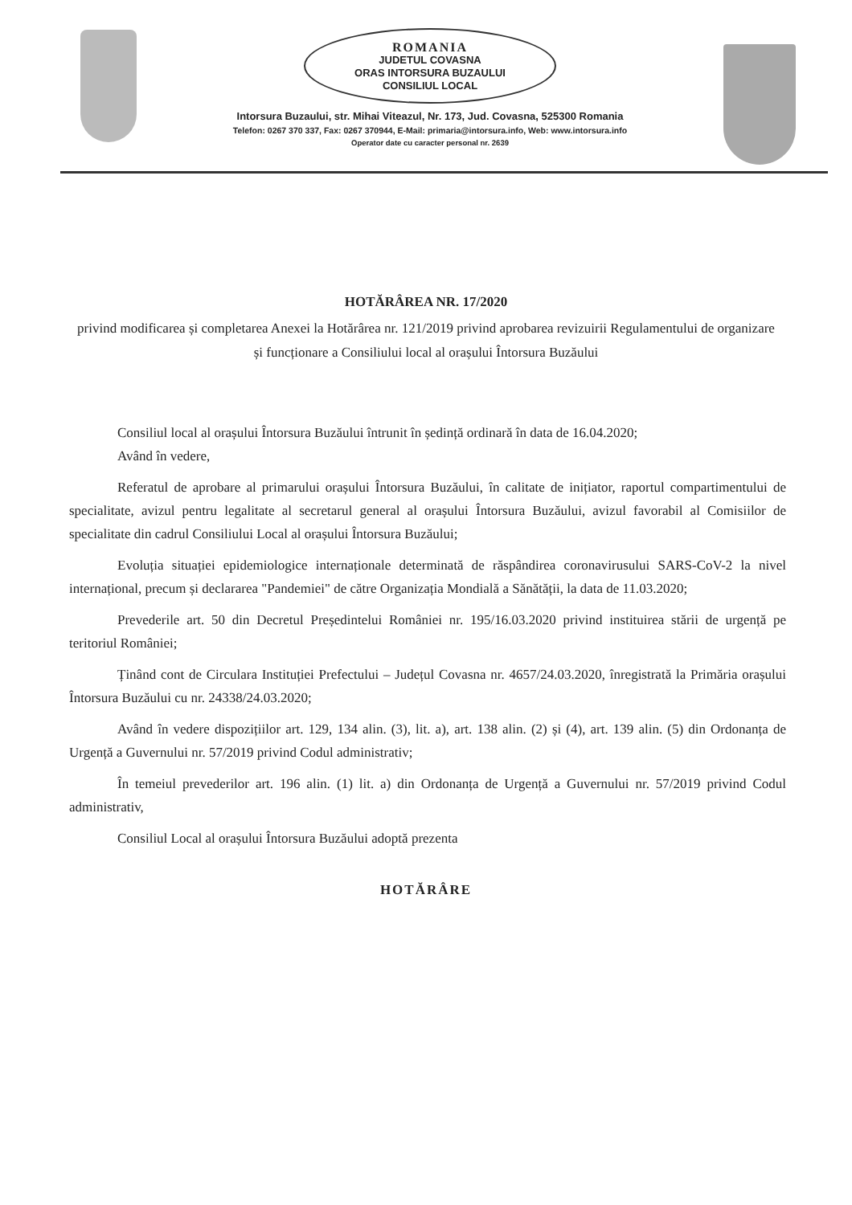ROMANIA
JUDETUL COVASNA
ORAS INTORSURA BUZAULUI
CONSILIUL LOCAL
Intorsura Buzaului, str. Mihai Viteazul, Nr. 173, Jud. Covasna, 525300 Romania
Telefon: 0267 370 337, Fax: 0267 370944, E-Mail: primaria@intorsura.info, Web: www.intorsura.info
Operator date cu caracter personal nr. 2639
HOTĂRÂREA NR. 17/2020
privind modificarea și completarea Anexei la Hotărârea nr. 121/2019 privind aprobarea revizuirii Regulamentului de organizare și funcționare a Consiliului local al orașului Întorsura Buzăului
Consiliul local al orașului Întorsura Buzăului întrunit în ședință ordinară în data de 16.04.2020;
Având în vedere,
Referatul de aprobare al primarului orașului Întorsura Buzăului, în calitate de inițiator, raportul compartimentului de specialitate, avizul pentru legalitate al secretarul general al orașului Întorsura Buzăului, avizul favorabil al Comisiilor de specialitate din cadrul Consiliului Local al orașului Întorsura Buzăului;
Evoluția situației epidemiologice internaționale determinată de răspândirea coronavirusului SARS-CoV-2 la nivel internațional, precum și declararea "Pandemiei" de către Organizația Mondială a Sănătății, la data de 11.03.2020;
Prevederile art. 50 din Decretul Președintelui României nr. 195/16.03.2020 privind instituirea stării de urgență pe teritoriul României;
Ținând cont de Circulara Instituției Prefectului – Județul Covasna nr. 4657/24.03.2020, înregistrată la Primăria orașului Întorsura Buzăului cu nr. 24338/24.03.2020;
Având în vedere dispozițiilor art. 129, 134 alin. (3), lit. a), art. 138 alin. (2) și (4), art. 139 alin. (5) din Ordonanța de Urgență a Guvernului nr. 57/2019 privind Codul administrativ;
În temeiul prevederilor art. 196 alin. (1) lit. a) din Ordonanța de Urgență a Guvernului nr. 57/2019 privind Codul administrativ,
Consiliul Local al orașului Întorsura Buzăului adoptă prezenta
HOTĂRÂRE